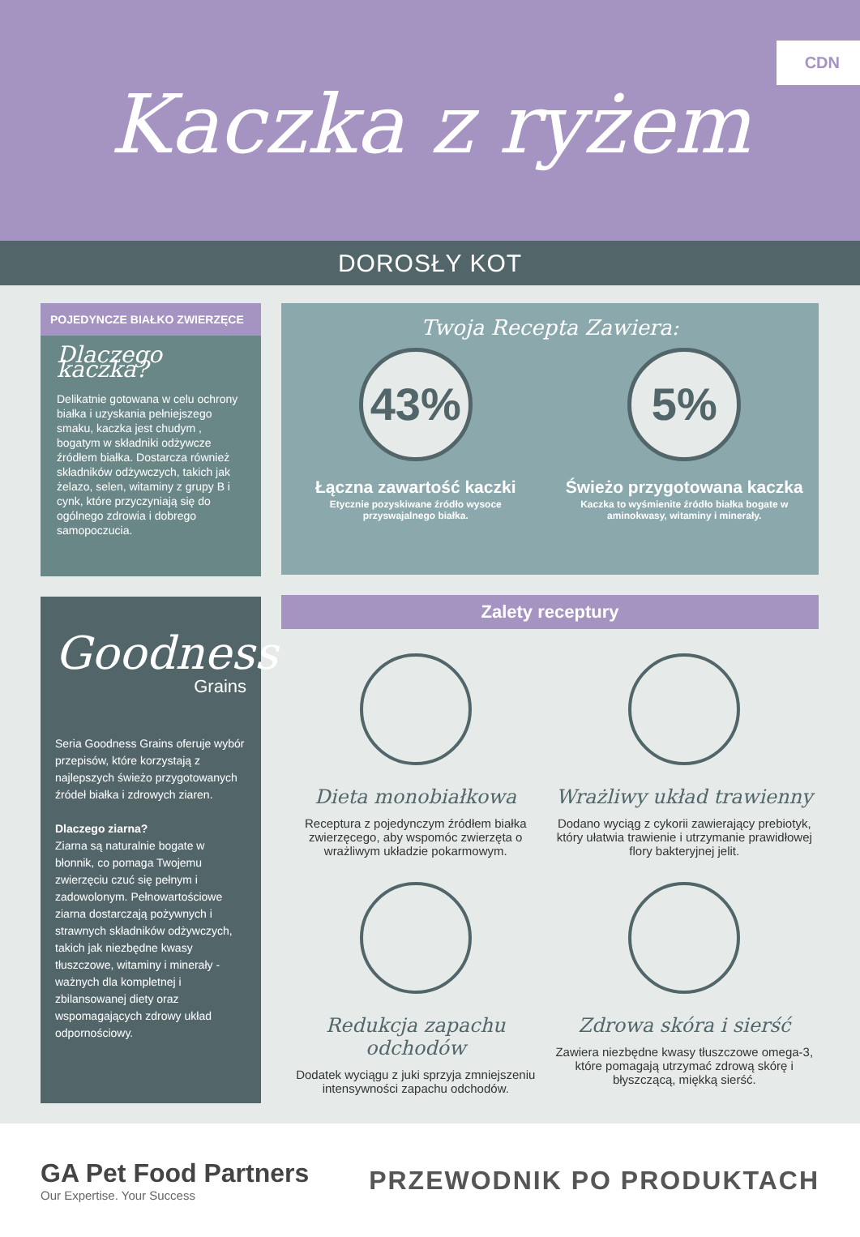CDN
Kaczka z ryżem
DOROSŁY KOT
POJEDYNCZE BIAŁKO ZWIERZĘCE
Dlaczego kaczka?
Delikatnie gotowana w celu ochrony białka i uzyskania pełniejszego smaku, kaczka jest chudym , bogatym w składniki odżywcze źródłem białka. Dostarcza również składników odżywczych, takich jak żelazo, selen, witaminy z grupy B i cynk, które przyczyniają się do ogólnego zdrowia i dobrego samopoczucia.
Goodness
Grains
Seria Goodness Grains oferuje wybór przepisów, które korzystają z najlepszych świeżo przygotowanych źródeł białka i zdrowych ziaren.
Dlaczego ziarna?
Ziarna są naturalnie bogate w błonnik, co pomaga Twojemu zwierzęciu czuć się pełnym i zadowolonym. Pełnowartościowe ziarna dostarczają pożywnych i strawnych składników odżywczych, takich jak niezbędne kwasy tłuszczowe, witaminy i minerały - ważnych dla kompletnej i zbilansowanej diety oraz wspomagających zdrowy układ odpornościowy.
Twoja Recepta Zawiera:
43%
Łączna zawartość kaczki
Etycznie pozyskiwane źródło wysoce przyswajalnego białka.
5%
Świeżo przygotowana kaczka
Kaczka to wyśmienite źródło białka bogate w aminokwasy, witaminy i minerały.
Zalety receptury
Dieta monobiałkowa
Receptura z pojedynczym źródłem białka zwierzęcego, aby wspomóc zwierzęta o wrażliwym układzie pokarmowym.
Wrażliwy układ trawienny
Dodano wyciąg z cykorii zawierający prebiotyk, który ułatwia trawienie i utrzymanie prawidłowej flory bakteryjnej jelit.
Redukcja zapachu odchodów
Dodatek wyciągu z juki sprzyja zmniejszeniu intensywności zapachu odchodów.
Zdrowa skóra i sierść
Zawiera niezbędne kwasy tłuszczowe omega-3, które pomagają utrzymać zdrową skórę i błyszczącą, miękką sierść.
GA Pet Food Partners
Our Expertise. Your Success
PRZEWODNIK PO PRODUKTACH